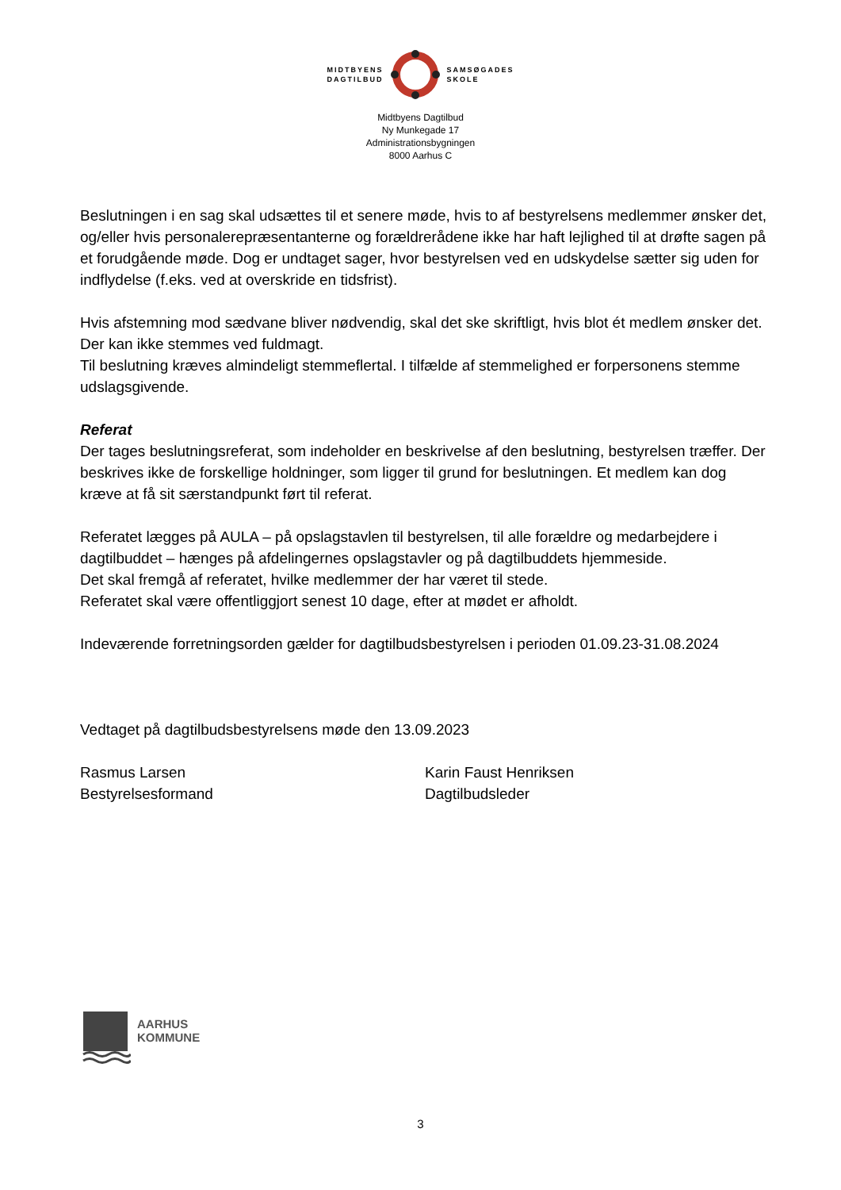MIDTBYENS
DAGTILBUD
SAMSØGADES
SKOLE
Midtbyens Dagtilbud
Ny Munkegade 17
Administrationsbygningen
8000 Aarhus C
Beslutningen i en sag skal udsættes til et senere møde, hvis to af bestyrelsens medlemmer ønsker det, og/eller hvis personalerepræsentanterne og forældrerådene ikke har haft lejlighed til at drøfte sagen på et forudgående møde. Dog er undtaget sager, hvor bestyrelsen ved en udskydelse sætter sig uden for indflydelse (f.eks. ved at overskride en tidsfrist).
Hvis afstemning mod sædvane bliver nødvendig, skal det ske skriftligt, hvis blot ét medlem ønsker det. Der kan ikke stemmes ved fuldmagt.
Til beslutning kræves almindeligt stemmeflertal. I tilfælde af stemmelighed er forpersonens stemme udslagsgivende.
Referat
Der tages beslutningsreferat, som indeholder en beskrivelse af den beslutning, bestyrelsen træffer. Der beskrives ikke de forskellige holdninger, som ligger til grund for beslutningen. Et medlem kan dog kræve at få sit særstandpunkt ført til referat.
Referatet lægges på AULA – på opslagstavlen til bestyrelsen, til alle forældre og medarbejdere i dagtilbuddet – hænges på afdelingernes opslagstavler og på dagtilbuddets hjemmeside.
Det skal fremgå af referatet, hvilke medlemmer der har været til stede.
Referatet skal være offentliggjort senest 10 dage, efter at mødet er afholdt.
Indeværende forretningsorden gælder for dagtilbudsbestyrelsen i perioden 01.09.23-31.08.2024
Vedtaget på dagtilbudsbestyrelsens møde den 13.09.2023
Rasmus Larsen
Bestyrelsesformand
Karin Faust Henriksen
Dagtilbudsleder
AARHUS
KOMMUNE
3